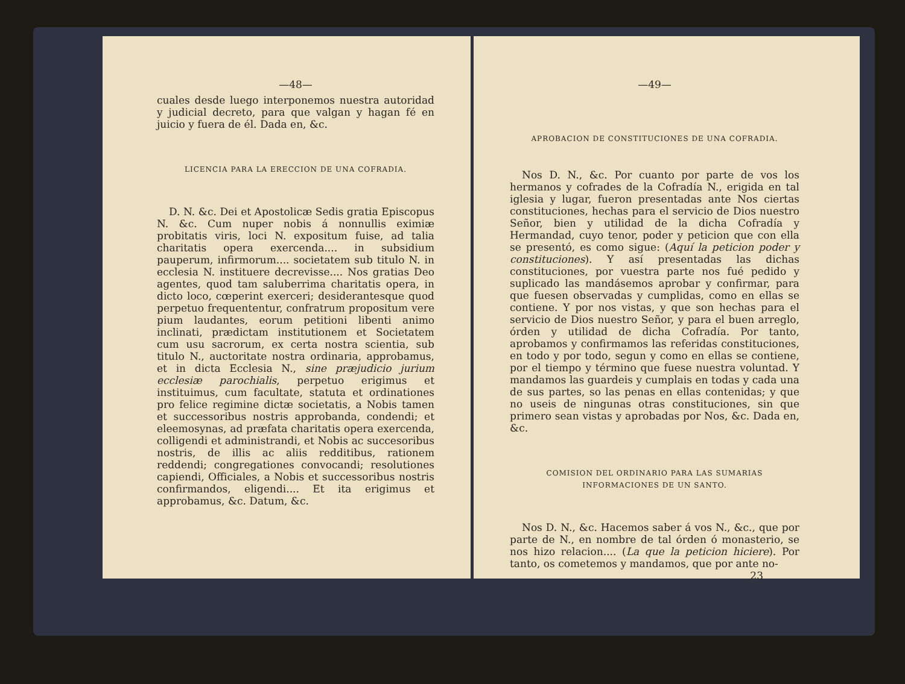—48—
cuales desde luego interponemos nuestra autoridad y judicial decreto, para que valgan y hagan fé en juicio y fuera de él. Dada en, &c.
LICENCIA PARA LA ERECCION DE UNA COFRADIA.
D. N. &c. Dei et Apostolicæ Sedis gratia Episcopus N. &c. Cum nuper nobis á nonnullis eximiæ probitatis viris, loci N. expositum fuise, ad talia charitatis opera exercenda.... in subsidium pauperum, infirmorum.... societatem sub titulo N. in ecclesia N. instituere decrevisse.... Nos gratias Deo agentes, quod tam saluberrima charitatis opera, in dicto loco, cœperint exerceri; desiderantesque quod perpetuo frequententur, confratrum propositum vere pium laudantes, eorum petitioni libenti animo inclinati, prædictam institutionem et Societatem cum usu sacrorum, ex certa nostra scientia, sub titulo N., auctoritate nostra ordinaria, approbamus, et in dicta Ecclesia N., sine præjudicio jurium ecclesiæ parochialis, perpetuo erigimus et instituimus, cum facultate, statuta et ordinationes pro felice regimine dictæ societatis, a Nobis tamen et successoribus nostris approbanda, condendi; et eleemosynas, ad præfata charitatis opera exercenda, colligendi et administrandi, et Nobis ac succesoribus nostris, de illis ac aliis redditibus, rationem reddendi; congregationes convocandi; resolutiones capiendi, Officiales, a Nobis et successoribus nostris confirmandos, eligendi.... Et ita erigimus et approbamus, &c. Datum, &c.
—49—
APROBACION DE CONSTITUCIONES DE UNA COFRADIA.
Nos D. N., &c. Por cuanto por parte de vos los hermanos y cofrades de la Cofradía N., erigida en tal iglesia y lugar, fueron presentadas ante Nos ciertas constituciones, hechas para el servicio de Dios nuestro Señor, bien y utilidad de la dicha Cofradía y Hermandad, cuyo tenor, poder y peticion que con ella se presentó, es como sigue: (Aquí la peticion poder y constituciones). Y así presentadas las dichas constituciones, por vuestra parte nos fué pedido y suplicado las mandásemos aprobar y confirmar, para que fuesen observadas y cumplidas, como en ellas se contiene. Y por nos vistas, y que son hechas para el servicio de Dios nuestro Señor, y para el buen arreglo, órden y utilidad de dicha Cofradía. Por tanto, aprobamos y confirmamos las referidas constituciones, en todo y por todo, segun y como en ellas se contiene, por el tiempo y término que fuese nuestra voluntad. Y mandamos las guardeis y cumplais en todas y cada una de sus partes, so las penas en ellas contenidas; y que no useis de ningunas otras constituciones, sin que primero sean vistas y aprobadas por Nos, &c. Dada en, &c.
COMISION DEL ORDINARIO PARA LAS SUMARIAS INFORMACIONES DE UN SANTO.
Nos D. N., &c. Hacemos saber á vos N., &c., que por parte de N., en nombre de tal órden ó monasterio, se nos hizo relacion.... (La que la peticion hiciere). Por tanto, os cometemos y mandamos, que por ante no-
23